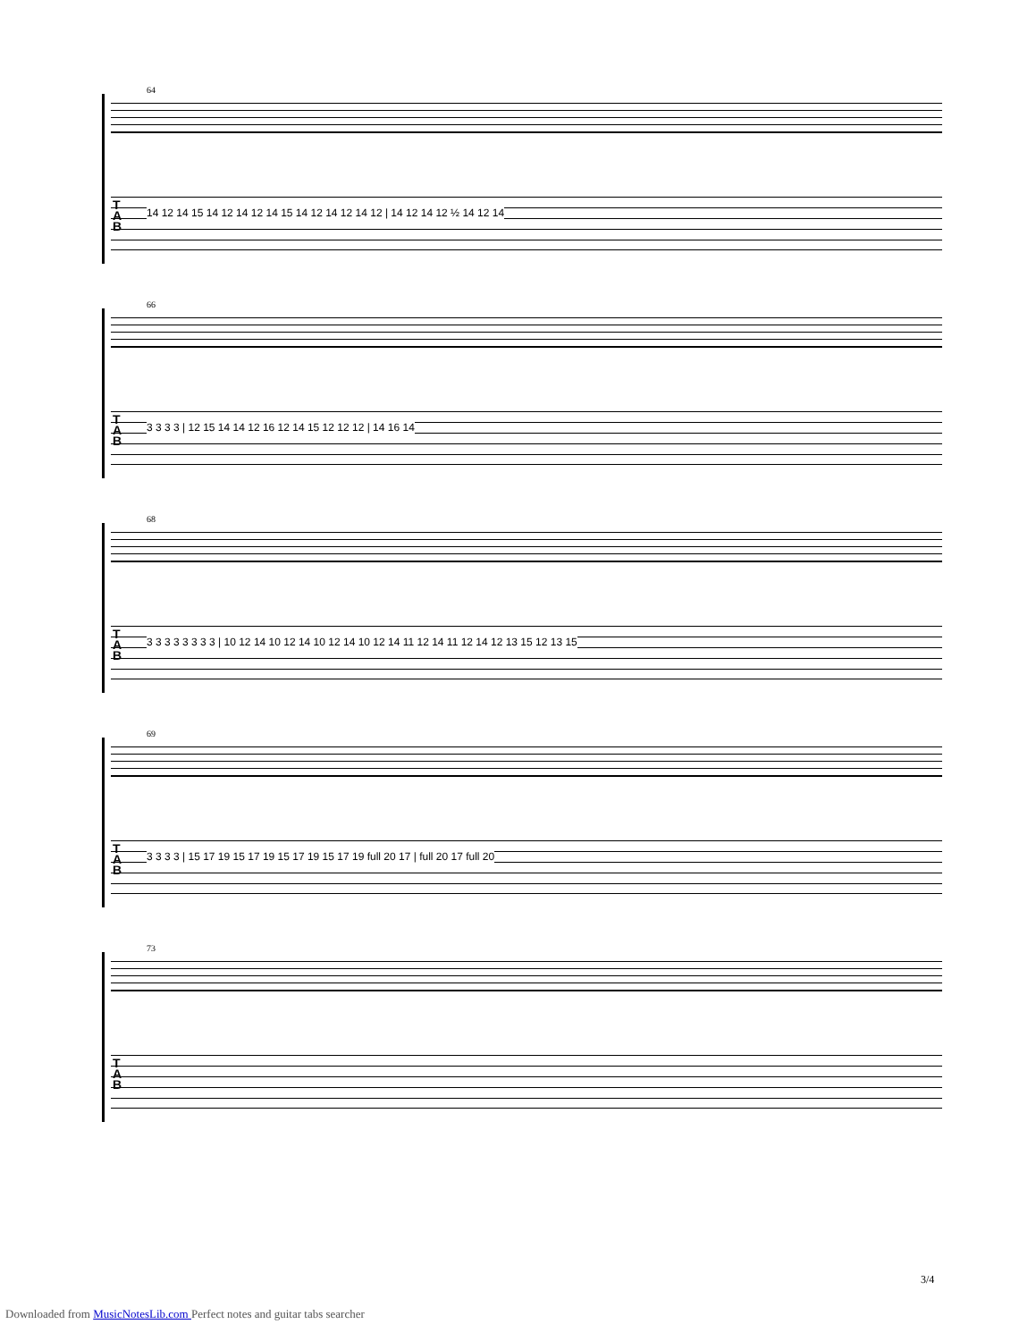64
T
A
B
14 12 14 15 14 12 14 12 14 15 14 12 14 12 14 12 | 14 12 14 12 ½ 14 12 14
66
T
A
B
3 3 3 3 | 12 15 14 14 12 16 12 14 15 12 12 12 | 14 16 14
68
T
A
B
3 3 3 3 3 3 3 3 | 10 12 14 10 12 14 10 12 14 10 12 14 11 12 14 11 12 14 12 13 15 12 13 15
69
T
A
B
3 3 3 3 | 15 17 19 15 17 19 15 17 19 15 17 19 full 20 17 | full 20 17 full 20
73
T
A
B
3/4
Downloaded from MusicNotesLib.com Perfect notes and guitar tabs searcher